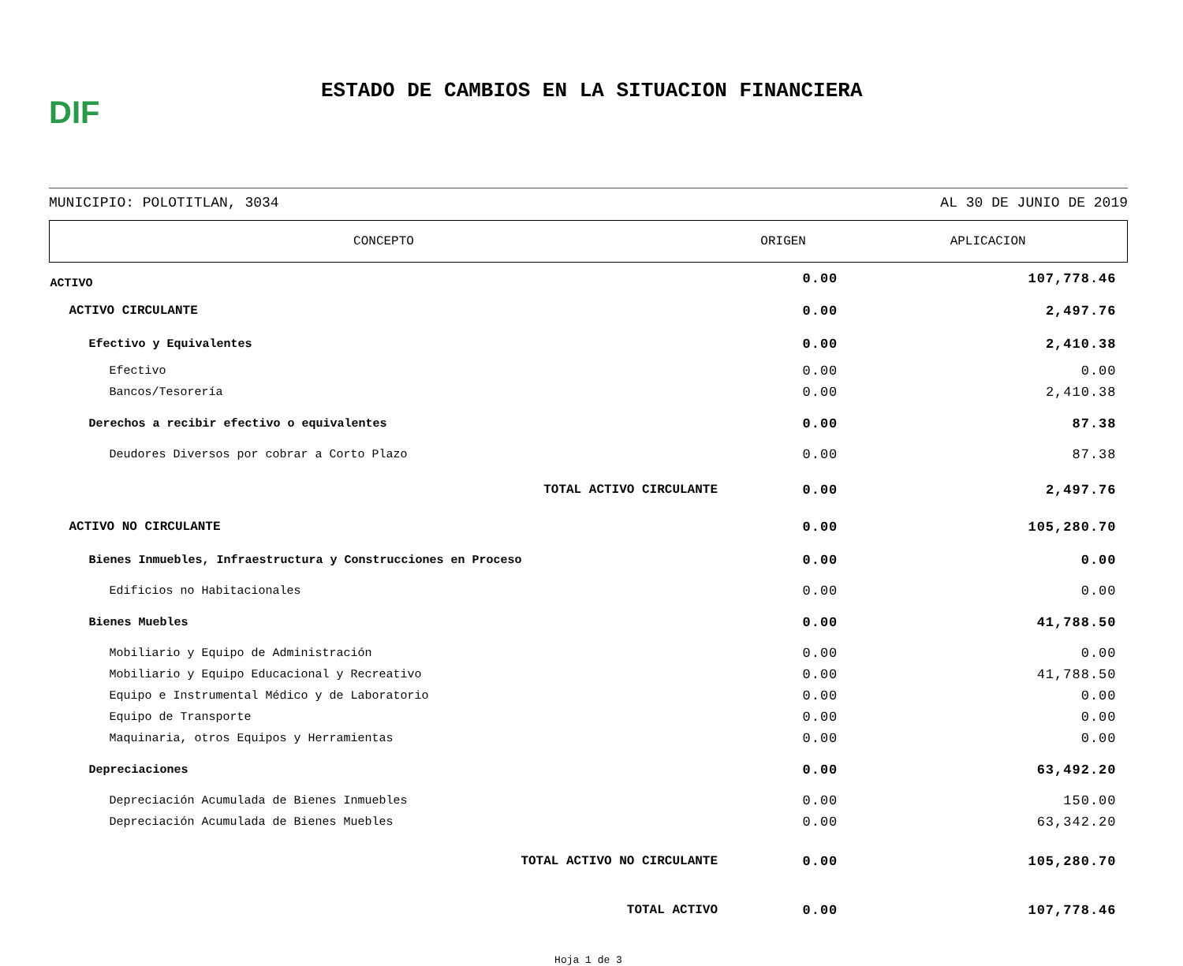DIF
ESTADO DE CAMBIOS EN LA SITUACION FINANCIERA
MUNICIPIO: POLOTITLAN, 3034 AL 30 DE JUNIO DE 2019
| CONCEPTO | ORIGEN | APLICACION |
| --- | --- | --- |
| ACTIVO | 0.00 | 107,778.46 |
| ACTIVO CIRCULANTE | 0.00 | 2,497.76 |
| Efectivo y Equivalentes | 0.00 | 2,410.38 |
| Efectivo | 0.00 | 0.00 |
| Bancos/Tesorería | 0.00 | 2,410.38 |
| Derechos a recibir efectivo o equivalentes | 0.00 | 87.38 |
| Deudores Diversos por cobrar a Corto Plazo | 0.00 | 87.38 |
| TOTAL ACTIVO CIRCULANTE | 0.00 | 2,497.76 |
| ACTIVO NO CIRCULANTE | 0.00 | 105,280.70 |
| Bienes Inmuebles, Infraestructura y Construcciones en Proceso | 0.00 | 0.00 |
| Edificios no Habitacionales | 0.00 | 0.00 |
| Bienes Muebles | 0.00 | 41,788.50 |
| Mobiliario y Equipo de Administración | 0.00 | 0.00 |
| Mobiliario y Equipo Educacional y Recreativo | 0.00 | 41,788.50 |
| Equipo e Instrumental Médico y de Laboratorio | 0.00 | 0.00 |
| Equipo de Transporte | 0.00 | 0.00 |
| Maquinaria, otros Equipos y Herramientas | 0.00 | 0.00 |
| Depreciaciones | 0.00 | 63,492.20 |
| Depreciación Acumulada de Bienes Inmuebles | 0.00 | 150.00 |
| Depreciación Acumulada de Bienes Muebles | 0.00 | 63,342.20 |
| TOTAL ACTIVO NO CIRCULANTE | 0.00 | 105,280.70 |
| TOTAL ACTIVO | 0.00 | 107,778.46 |
Hoja 1 de 3